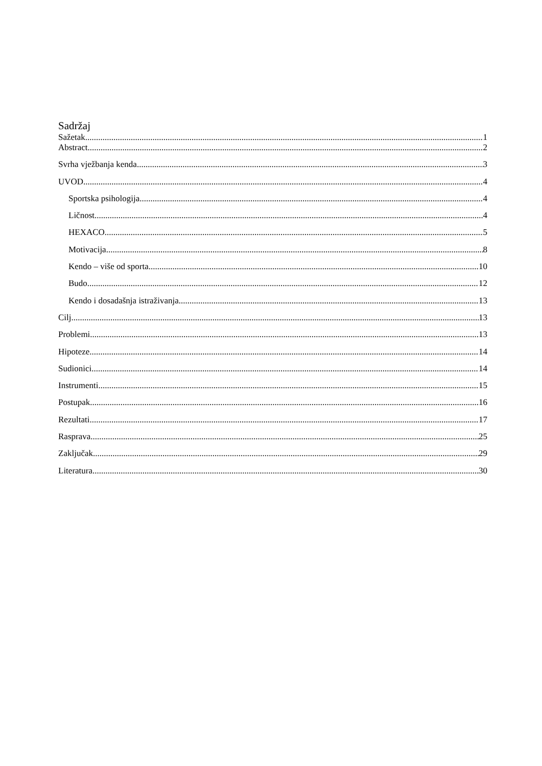Sadržaj
Sažetak 1
Abstract 2
Svrha vježbanja kenda 3
UVOD 4
Sportska psihologija 4
Ličnost 4
HEXACO 5
Motivacija 8
Kendo – više od sporta 10
Budo 12
Kendo i dosadašnja istraživanja 13
Cilj 13
Problemi 13
Hipoteze 14
Sudionici 14
Instrumenti 15
Postupak 16
Rezultati 17
Rasprava 25
Zaključak 29
Literatura 30